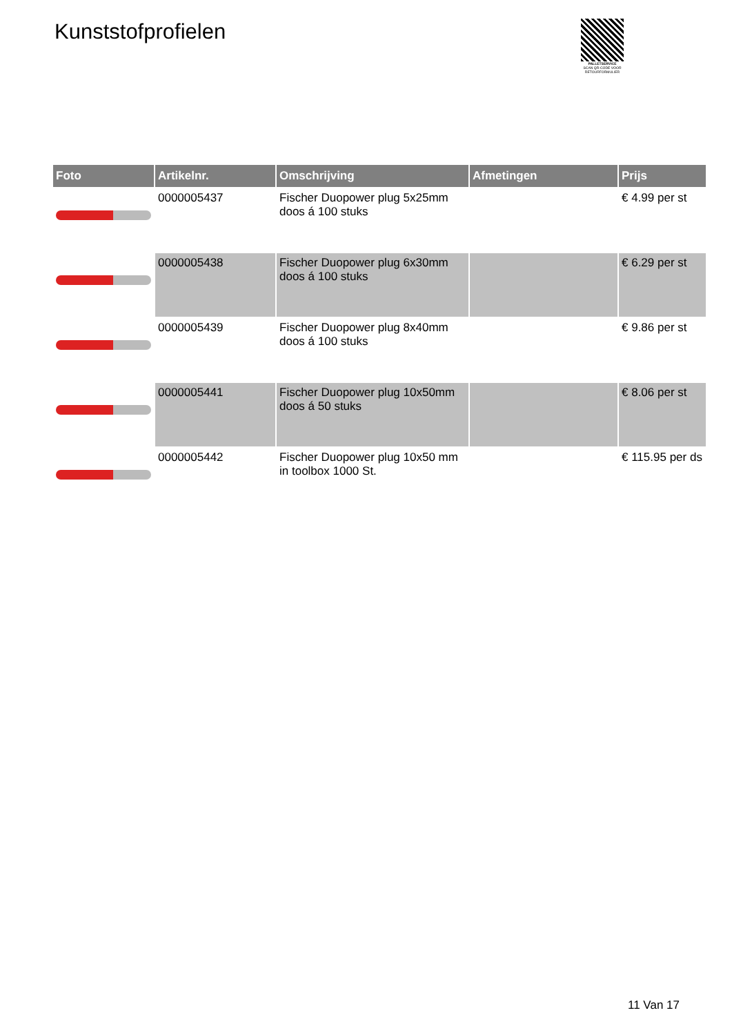Kunststofprofielen
PALLETSERVICE
SCAN QR-CODE VOOR RETOURFORMULIER
| Foto | Artikelnr. | Omschrijving | Afmetingen | Prijs |
| --- | --- | --- | --- | --- |
| | 0000005437 | Fischer Duopower plug 5x25mm doos á 100 stuks | | € 4.99 per st |
| | 0000005438 | Fischer Duopower plug 6x30mm doos á 100 stuks | | € 6.29 per st |
| | 0000005439 | Fischer Duopower plug 8x40mm doos á 100 stuks | | € 9.86 per st |
| | 0000005441 | Fischer Duopower plug 10x50mm doos á 50 stuks | | € 8.06 per st |
| | 0000005442 | Fischer Duopower plug 10x50 mm in toolbox 1000 St. | | € 115.95 per ds |
11 Van 17